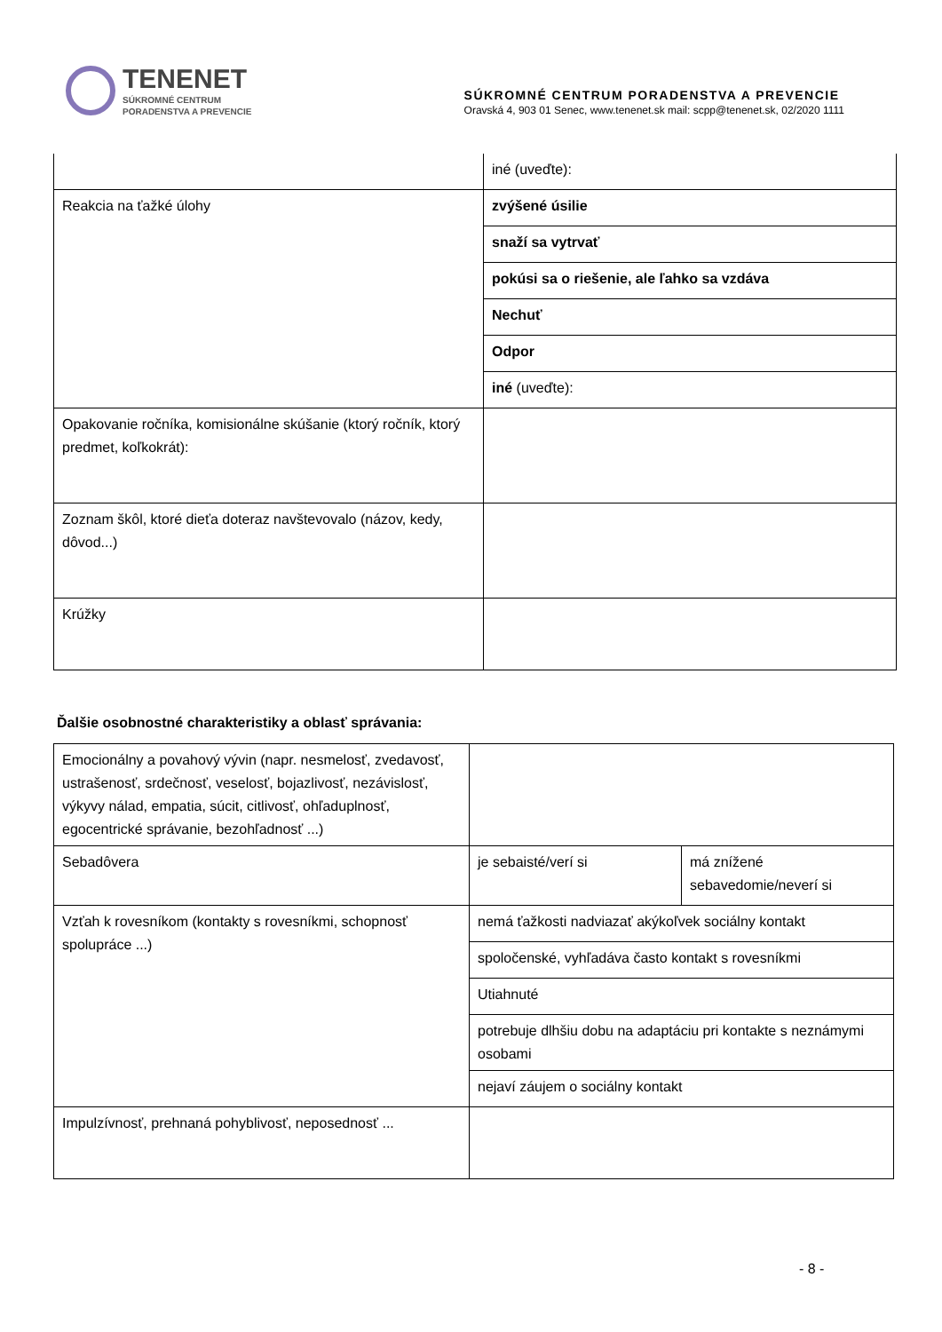TENENET
SÚKROMNÉ CENTRUM
PORADENSTVA A PREVENCIE
SÚKROMNÉ CENTRUM PORADENSTVA A PREVENCIE
Oravská 4, 903 01 Senec, www.tenenet.sk mail: scpp@tenenet.sk, 02/2020 1111
| | iné (uveďte): |
| Reakcia na ťažké úlohy | zvýšené úsilie |
| | snaží sa vytrvať |
| | pokúsi sa o riešenie, ale ľahko sa vzdáva |
| | Nechuť |
| | Odpor |
| | iné (uveďte): |
| Opakovanie ročníka, komisionálne skúšanie (ktorý ročník, ktorý predmet, koľkokrát): | |
| Zoznam škôl, ktoré dieťa doteraz navštevovalo (názov, kedy, dôvod...) | |
| Krúžky | |
Ďalšie osobnostné charakteristiky a oblasť správania:
| Emocionálny a povahový vývin (napr. nesmelosť, zvedavosť, ustrašenosť, srdečnosť, veselosť, bojazlivosť, nezávislosť, výkyvy nálad, empatia, súcit, citlivosť, ohľaduplnosť, egocentrické správanie, bezohľadnosť ...) | | |
| Sebadôvera | je sebaisté/verí si | má znížené sebavedomie/neverí si |
| Vzťah k rovesníkom (kontakty s rovesníkmi, schopnosť spolupráce ...) | nemá ťažkosti nadviazať akýkoľvek sociálny kontakt | |
| | spoločenské, vyhľadáva často kontakt s rovesníkmi | |
| | Utiahnuté | |
| | potrebuje dlhšiu dobu na adaptáciu pri kontakte s neznámymi osobami | |
| | nejaví záujem o sociálny kontakt | |
| Impulzívnosť, prehnaná pohyblivosť, neposednosť ... | | |
- 8 -